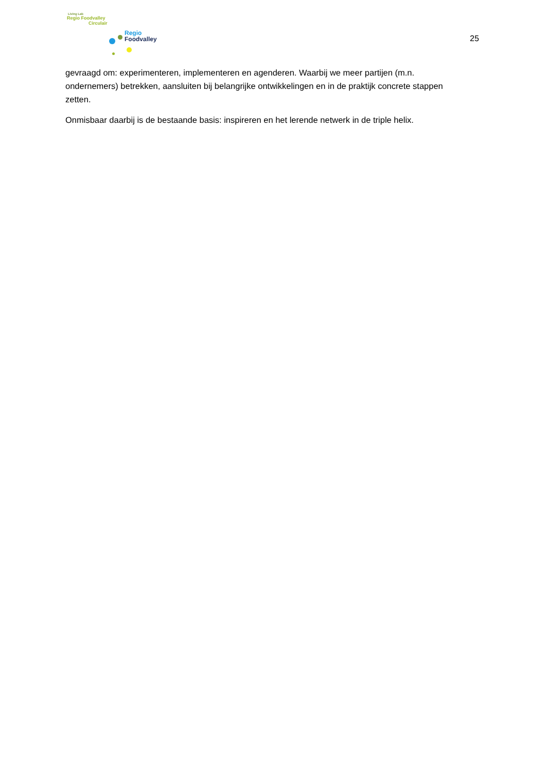Living Lab
Regio Foodvalley
Circulair
Regio
Foodvalley
25
gevraagd om: experimenteren, implementeren en agenderen. Waarbij we meer partijen (m.n. ondernemers) betrekken, aansluiten bij belangrijke ontwikkelingen en in de praktijk concrete stappen zetten.
Onmisbaar daarbij is de bestaande basis: inspireren en het lerende netwerk in de triple helix.